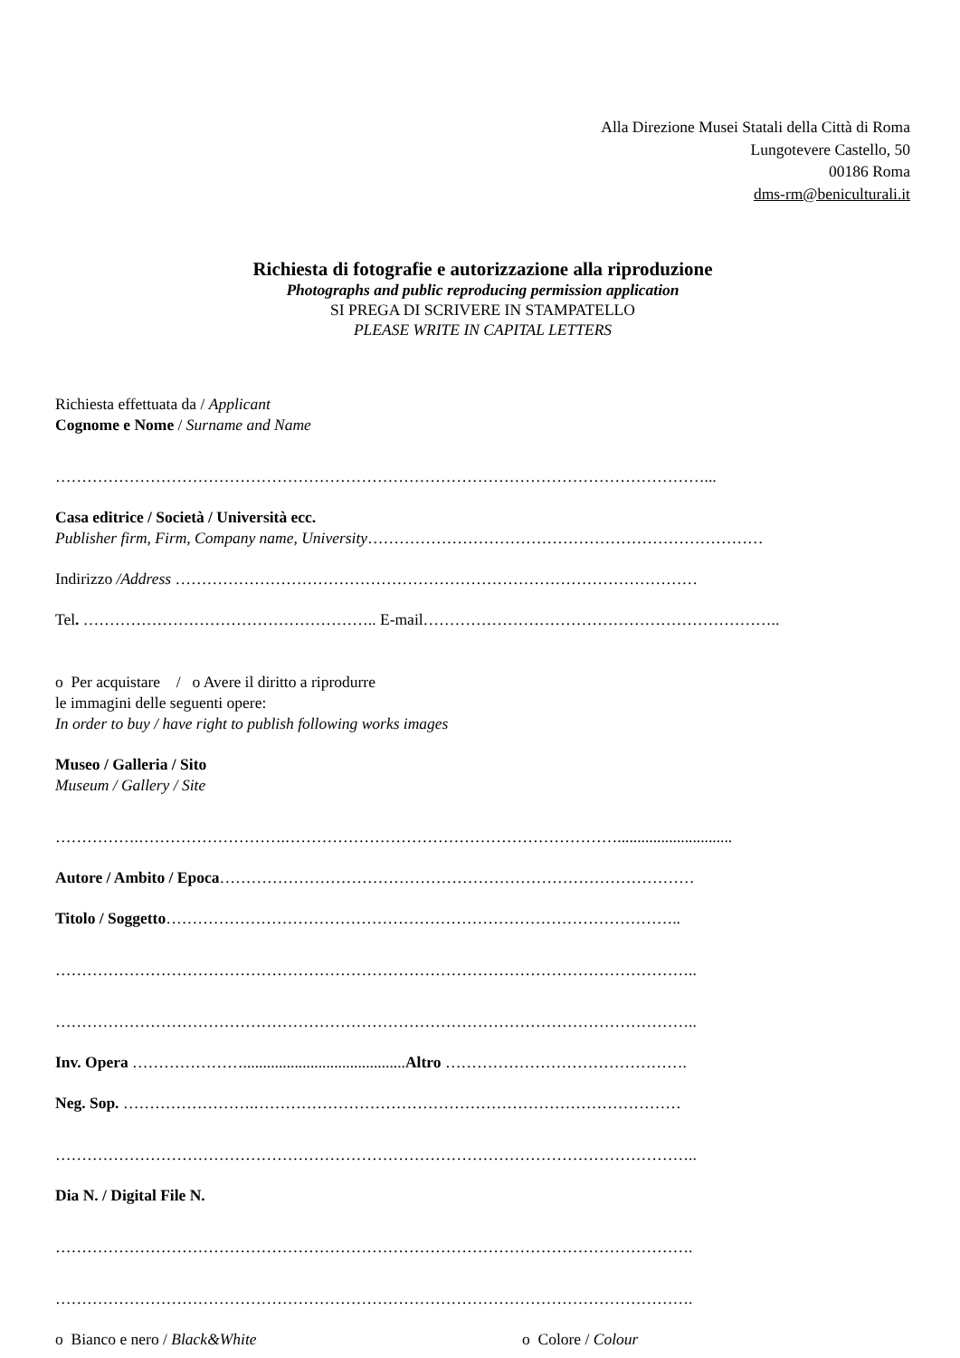Alla Direzione Musei Statali della Città di Roma
Lungotevere Castello, 50
00186 Roma
dms-rm@beniculturali.it
Richiesta di fotografie e autorizzazione alla riproduzione
Photographs and public reproducing permission application
SI PREGA DI SCRIVERE IN STAMPATELLO
PLEASE WRITE IN CAPITAL LETTERS
Richiesta effettuata da / Applicant
Cognome e Nome / Surname and Name
……………………………………………………………………………………………………………...
Casa editrice / Società / Università ecc.
Publisher firm, Firm, Company name, University…………………………………………………………………
Indirizzo /Address ………………………………………………………………………………………
Tel. ……………………………………………….. E-mail…………………………………………………………..
o Per acquistare / o Avere il diritto a riprodurre
le immagini delle seguenti opere:
In order to buy / have right to publish following works images
Museo / Galleria / Sito
Museum / Gallery / Site
…………….……………………….……………………………………………………….............................
Autore / Ambito / Epoca………………………………………………………………………………
Titolo / Soggetto……………………………………………………………………………………..
…………………………………………………………………………………………………………..
…………………………………………………………………………………………………………..
Inv. Opera ………………….........................................Altro ……………………………………….
Neg. Sop. …………………….………………………………………………………………………
…………………………………………………………………………………………………………..
Dia N. / Digital File N.
………………………………………………………………………………………………………….
………………………………………………………………………………………………………….
o Bianco e nero / Black&White o Colore / Colour